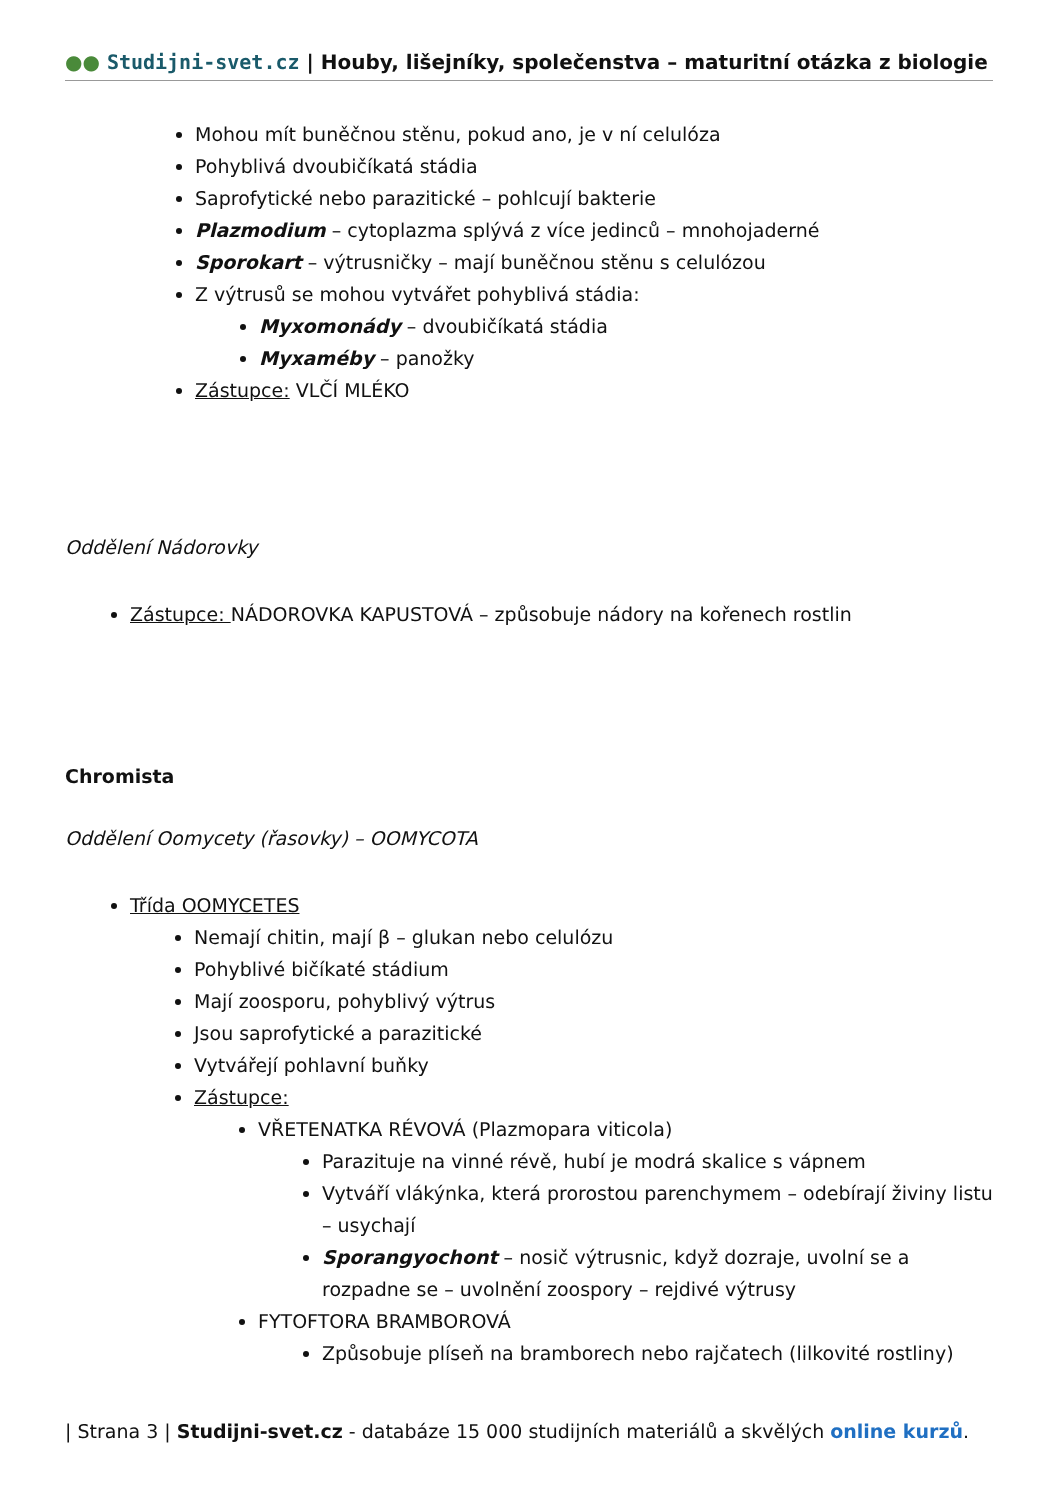●● Studijni-svet.cz | Houby, lišejníky, společenstva – maturitní otázka z biologie
Mohou mít buněčnou stěnu, pokud ano, je v ní celulóza
Pohyblivá dvoubičíkatá stádia
Saprofytické nebo parazitické – pohlcují bakterie
Plazmodium – cytoplazma splývá z více jedinců – mnohojaderné
Sporokart – výtrusničky – mají buněčnou stěnu s celulózou
Z výtrusů se mohou vytvářet pohyblivá stádia:
Myxomonády – dvoubičíkatá stádia
Myxaméby – panožky
Zástupce: VLČÍ MLÉKO
Oddělení Nádorovky
Zástupce: NÁDOROVKA KAPUSTOVÁ – způsobuje nádory na kořenech rostlin
Chromista
Oddělení Oomycety (řasovky) – OOMYCOTA
Třída OOMYCETES
Nemají chitin, mají β – glukan nebo celulózu
Pohyblivé bičíkaté stádium
Mají zoosporu, pohyblivý výtrus
Jsou saprofytické a parazitické
Vytvářejí pohlavní buňky
Zástupce:
VŘETENATKA RÉVOVÁ (Plazmopara viticola)
Parazituje na vinné révě, hubí je modrá skalice s vápnem
Vytváří vlákýnka, která prorostou parenchymem – odebírají živiny listu – usychají
Sporangyochont – nosič výtrusnic, když dozraje, uvolní se a rozpadne se – uvolnění zoospory – rejdivé výtrusy
FYTOFTORA BRAMBOROVÁ
Způsobuje plíseň na bramborech nebo rajčatech (lilkovité rostliny)
| Strana 3 | Studijni-svet.cz - databáze 15 000 studijních materiálů a skvělých online kurzů.